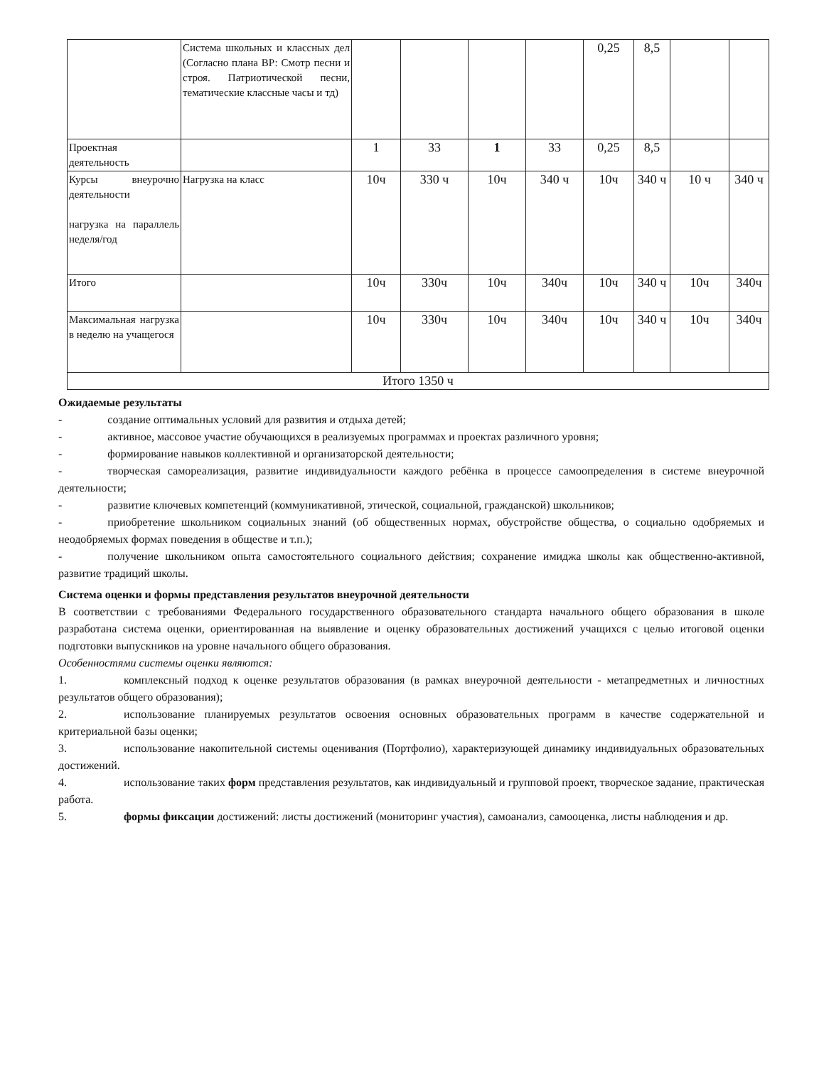| | Система школьных и классных дел (Согласно плана ВР: Смотр песни и строя. Патриотической песни, тематические классные часы и тд) | | | | | 0,25 | 8,5 | | |
| Проектная деятельность | | 1 | 33 | 1 | 33 | 0,25 | 8,5 | | |
| Курсы внеурочно деятельности нагрузка на параллель неделя/год | Нагрузка на класс | 10ч | 330 ч | 10ч | 340 ч | 10ч | 340 ч | 10 ч | 340 ч |
| Итого | | 10ч | 330ч | 10ч | 340ч | 10ч | 340 ч | 10ч | 340ч |
| Максимальная нагрузка в неделю на учащегося | | 10ч | 330ч | 10ч | 340ч | 10ч | 340 ч | 10ч | 340ч |
| Итого 1350 ч | | | | | | | | | |
Ожидаемые результаты
-    создание оптимальных условий для развития и отдыха детей;
-    активное, массовое участие обучающихся в реализуемых программах и проектах различного уровня;
-    формирование навыков коллективной и организаторской деятельности;
-    творческая самореализация, развитие индивидуальности каждого ребёнка в процессе самоопределения в системе внеурочной деятельности;
-    развитие ключевых компетенций (коммуникативной, этической, социальной, гражданской) школьников;
-    приобретение школьником социальных знаний (об общественных нормах, обустройстве общества, о социально одобряемых и неодобряемых формах поведения в обществе и т.п.);
-    получение школьником опыта самостоятельного социального действия; сохранение имиджа школы как общественно-активной, развитие традиций школы.
Система оценки и формы представления результатов внеурочной деятельности
В соответствии с требованиями Федерального государственного образовательного стандарта начального общего образования в школе разработана система оценки, ориентированная на выявление и оценку образовательных достижений учащихся с целью итоговой оценки подготовки выпускников на уровне начального общего образования.
Особенностями системы оценки являются:
1.     комплексный подход к оценке результатов образования (в рамках внеурочной деятельности - метапредметных и личностных результатов общего образования);
2.     использование планируемых результатов освоения основных образовательных программ в качестве содержательной и критериальной базы оценки;
3.     использование накопительной системы оценивания (Портфолио), характеризующей динамику индивидуальных образовательных достижений.
4.     использование таких форм представления результатов, как индивидуальный и групповой проект, творческое задание, практическая работа.
5.     формы фиксации достижений: листы достижений (мониторинг участия), самоанализ, самооценка, листы наблюдения и др.